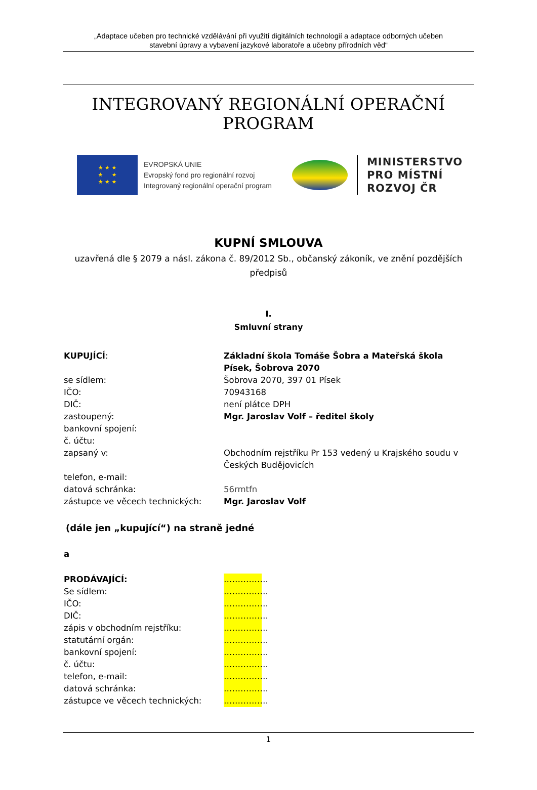„Adaptace učeben pro technické vzdělávání při využití digitálních technologií a adaptace odborných učeben
stavební úpravy a vybavení jazykové laboratoře a učebny přírodních věd“
INTEGROVANÝ REGIONÁLNÍ OPERAČNÍ PROGRAM
★ ★ ★
★ ★
★ ★ ★
EVROPSKÁ UNIE
Evropský fond pro regionální rozvoj
Integrovaný regionální operační program
MINISTERSTVO
PRO MÍSTNÍ
ROZVOJ ČR
KUPNÍ SMLOUVA
uzavřená dle § 2079 a násl. zákona č. 89/2012 Sb., občanský zákoník, ve znění pozdějších předpisů
I.
Smluvní strany
KUPUJÍCÍ: Základní škola Tomáše Šobra a Mateřská škola Písek, Šobrova 2070
se sídlem: Šobrova 2070, 397 01 Písek
IČO: 70943168
DIČ: není plátce DPH
zastoupený: Mgr. Jaroslav Volf – ředitel školy
bankovní spojení:
č. účtu:
zapsaný v: Obchodním rejstříku Pr 153 vedený u Krajského soudu v Českých Budějovicích
telefon, e-mail:
datová schránka: 56rmtfn
zástupce ve věcech technických: Mgr. Jaroslav Volf
(dále jen „kupující“) na straně jedné
a
PRODÁVAJÍCÍ: …………….
Se sídlem: …………….
IČO: …………….
DIČ: …………….
zápis v obchodním rejstříku: …………….
statutární orgán: …………….
bankovní spojení: …………….
č. účtu: …………….
telefon, e-mail: …………….
datová schránka: …………….
zástupce ve věcech technických: …………….
1